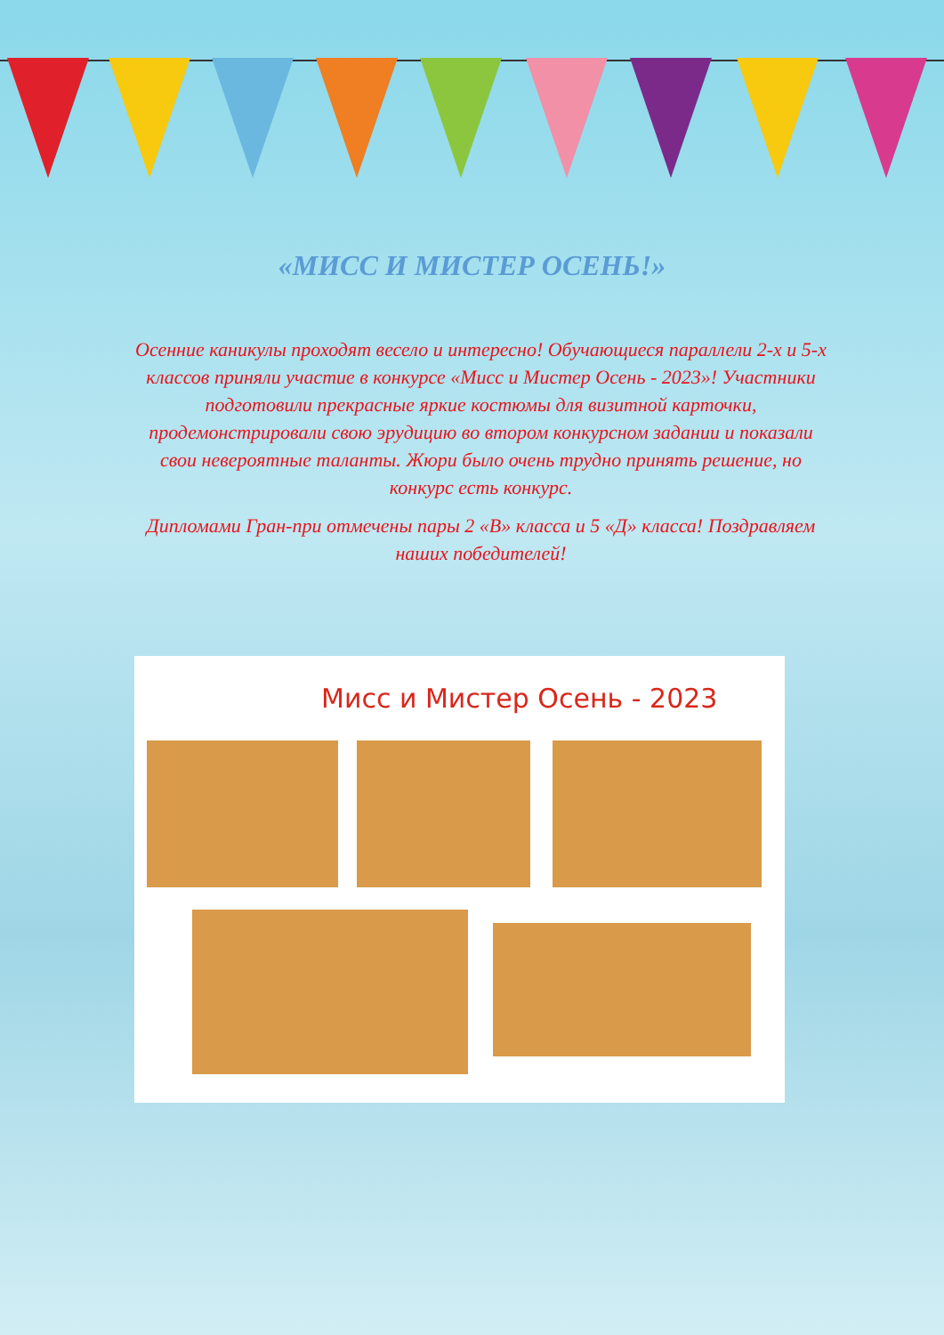«МИСС И МИСТЕР ОСЕНЬ!»
Осенние каникулы проходят весело и интересно! Обучающиеся параллели 2-х и 5-х классов приняли участие в конкурсе «Мисс и Мистер Осень - 2023»! Участники подготовили прекрасные яркие костюмы для визитной карточки, продемонстрировали свою эрудицию во втором конкурсном задании и показали свои невероятные таланты. Жюри было очень трудно принять решение, но конкурс есть конкурс.
Дипломами Гран-при отмечены пары 2 «В» класса и 5 «Д» класса! Поздравляем наших победителей!
Мисс и Мистер Осень - 2023